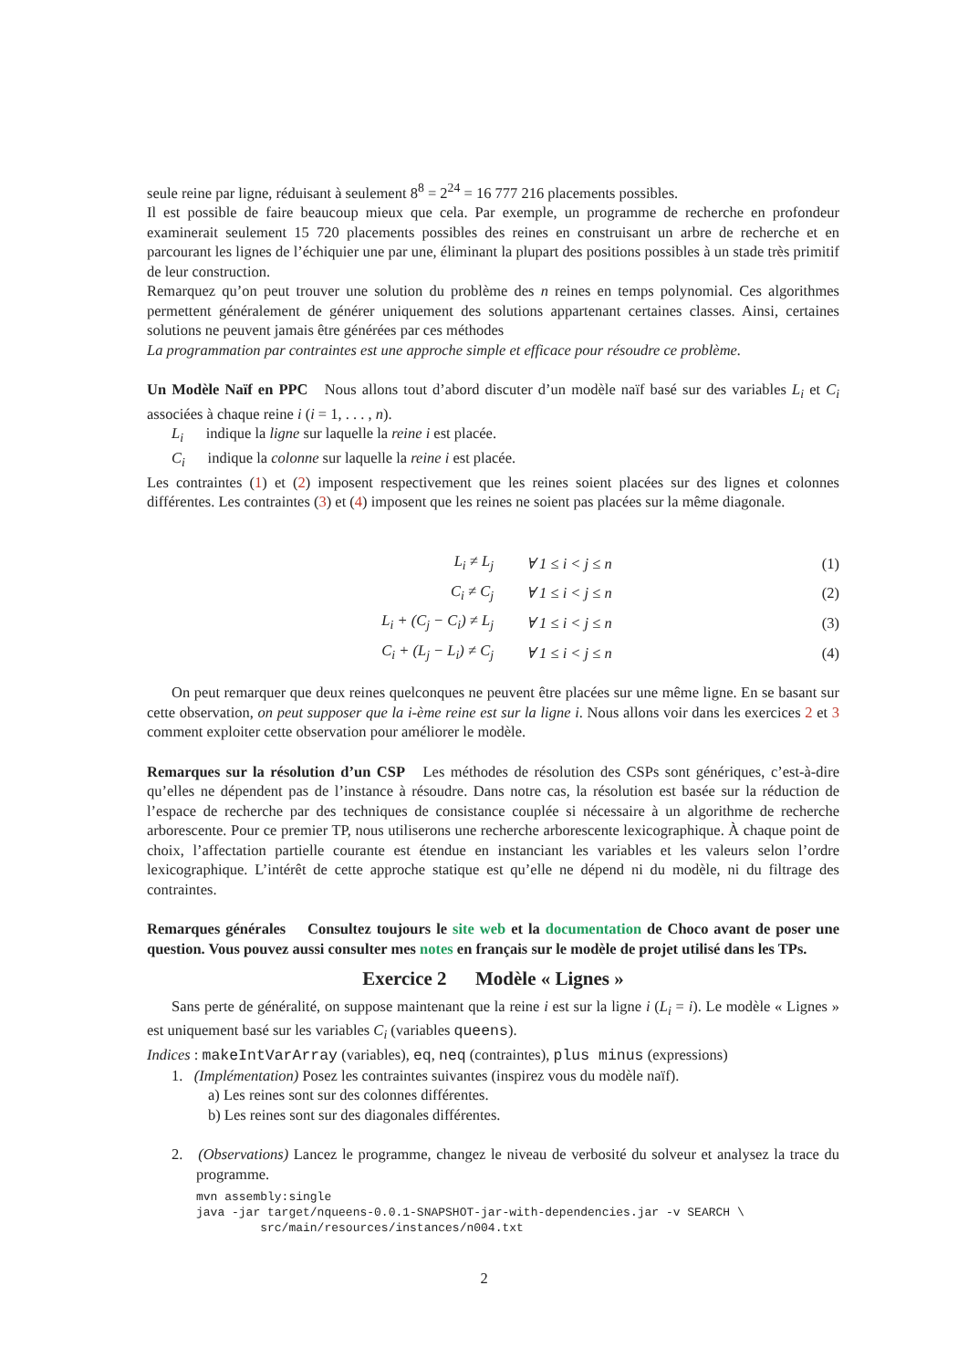seule reine par ligne, réduisant à seulement 8<sup>8</sup> = 2<sup>24</sup> = 16 777 216 placements possibles.
Il est possible de faire beaucoup mieux que cela. Par exemple, un programme de recherche en profondeur examinerait seulement 15 720 placements possibles des reines en construisant un arbre de recherche et en parcourant les lignes de l’échiquier une par une, éliminant la plupart des positions possibles à un stade très primitif de leur construction.
Remarquez qu’on peut trouver une solution du problème des n reines en temps polynomial. Ces algorithmes permettent généralement de générer uniquement des solutions appartenant certaines classes. Ainsi, certaines solutions ne peuvent jamais être générées par ces méthodes
La programmation par contraintes est une approche simple et efficace pour résoudre ce problème.
Un Modèle Naïf en PPC Nous allons tout d’abord discuter d’un modèle naïf basé sur des variables L<sub>i</sub> et C<sub>i</sub> associées à chaque reine i (i = 1, . . . , n).
L<sub>i</sub> indique la ligne sur laquelle la reine i est placée.
C<sub>i</sub> indique la colonne sur laquelle la reine i est placée.
Les contraintes (1) et (2) imposent respectivement que les reines soient placées sur des lignes et colonnes différentes. Les contraintes (3) et (4) imposent que les reines ne soient pas placées sur la même diagonale.
| L<sub>i</sub> ≠ L<sub>j</sub> | ∀ 1 ≤ i < j ≤ n | (1) |
| C<sub>i</sub> ≠ C<sub>j</sub> | ∀ 1 ≤ i < j ≤ n | (2) |
| L<sub>i</sub> + (C<sub>j</sub> − C<sub>i</sub>) ≠ L<sub>j</sub> | ∀ 1 ≤ i < j ≤ n | (3) |
| C<sub>i</sub> + (L<sub>j</sub> − L<sub>i</sub>) ≠ C<sub>j</sub> | ∀ 1 ≤ i < j ≤ n | (4) |
On peut remarquer que deux reines quelconques ne peuvent être placées sur une même ligne. En se basant sur cette observation, on peut supposer que la i-ème reine est sur la ligne i. Nous allons voir dans les exercices 2 et 3 comment exploiter cette observation pour améliorer le modèle.
Remarques sur la résolution d’un CSP Les méthodes de résolution des CSPs sont génériques, c’est-à-dire qu’elles ne dépendent pas de l’instance à résoudre. Dans notre cas, la résolution est basée sur la réduction de l’espace de recherche par des techniques de consistance couplée si nécessaire à un algorithme de recherche arborescente. Pour ce premier TP, nous utiliserons une recherche arborescente lexicographique. À chaque point de choix, l’affectation partielle courante est étendue en instanciant les variables et les valeurs selon l’ordre lexicographique. L’intérêt de cette approche statique est qu’elle ne dépend ni du modèle, ni du filtrage des contraintes.
Remarques générales Consultez toujours le site web et la documentation de Choco avant de poser une question. Vous pouvez aussi consulter mes notes en français sur le modèle de projet utilisé dans les TPs.
Exercice 2 Modèle « Lignes »
Sans perte de généralité, on suppose maintenant que la reine i est sur la ligne i (L<sub>i</sub> = i). Le modèle « Lignes » est uniquement basé sur les variables C<sub>i</sub> (variables queens).
Indices : makeIntVarArray (variables), eq, neq (contraintes), plus minus (expressions)
1. (Implémentation) Posez les contraintes suivantes (inspirez vous du modèle naïf).
a) Les reines sont sur des colonnes différentes.
b) Les reines sont sur des diagonales différentes.
2. (Observations) Lancez le programme, changez le niveau de verbosité du solveur et analysez la trace du programme.
mvn assembly:single
java -jar target/nqueens-0.0.1-SNAPSHOT-jar-with-dependencies.jar -v SEARCH \
         src/main/resources/instances/n004.txt
2